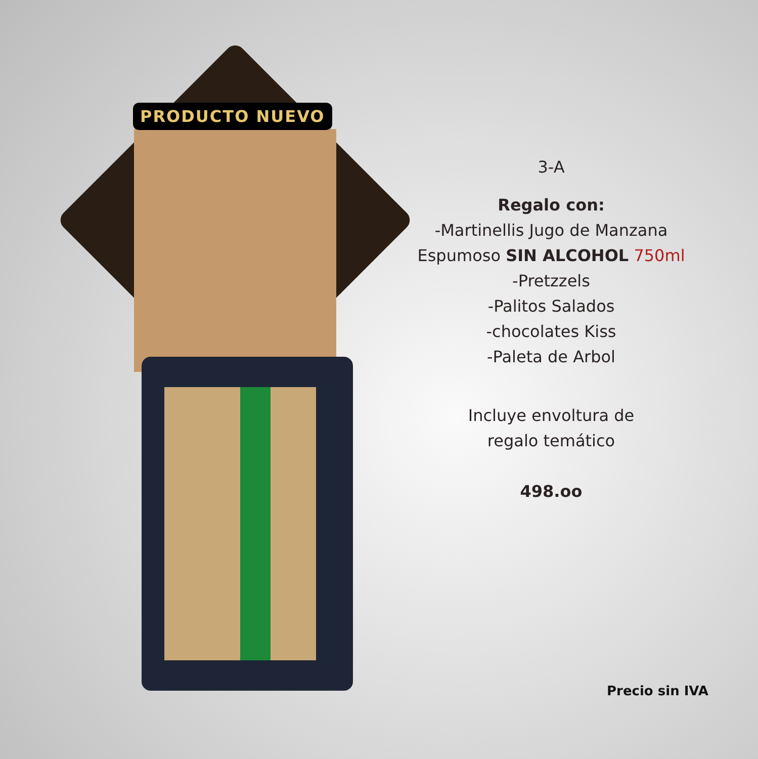PRODUCTO NUEVO
3-A
Regalo con:
-Martinellis Jugo de Manzana
Espumoso SIN ALCOHOL 750ml
-Pretzzels
-Palitos Salados
-chocolates Kiss
-Paleta de Arbol
Incluye envoltura de
regalo temático
498.oo
Precio sin IVA